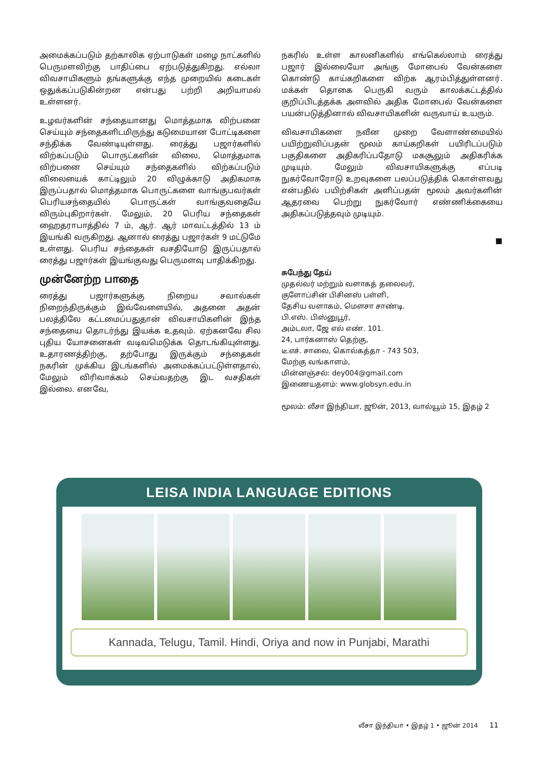அமைக்கப்படும் தற்காலிக ஏற்பாடுகள் மழை நாட்களில் பெருமளவிற்கு பாதிப்பை ஏற்படுத்துகிறது. எல்லா விவசாயிகளும் தங்களுக்கு எந்த முறையில் கடைகள் ஒதுக்கப்படுகின்றன என்பது பற்றி அறியாமல் உள்ளனர்.
உழவர்களின் சந்தையானது மொத்தமாக விற்பனை செய்யும் சந்தைகளிடமிருந்து கடுமையான போட்டிகளை சந்திக்க வேண்டியுள்ளது. ரைத்து பஜார்களில் விற்கப்படும் பொருட்களின் விலை, மொத்தமாக விற்பனை செய்யும் சந்தைகளில் விற்கப்படும் விலையைக் காட்டிலும் 20 விழுக்காடு அதிகமாக இருப்பதால் மொத்தமாக பொருட்களை வாங்குபவர்கள் பெரியசந்தையில் பொருட்கள் வாங்குவதையே விரும்புகிறார்கள். மேலும், 20 பெரிய சந்தைகள் ஹைதராபாத்தில் 7 ம், ஆர். ஆர் மாவட்டத்தில் 13 ம் இயங்கி வருகிறது. ஆனால் ரைத்து பஜார்கள் 9 மட்டுமே உள்ளது. பெரிய சந்தைகள் வசதியோடு இருப்பதால் ரைத்து பஜார்கள் இயங்குவது பெருமளவு பாதிக்கிறது.
முன்னேற்ற பாதை
ரைத்து பஜார்களுக்கு நிறைய சவால்கள் நிறைந்திருக்கும் இவ்வேளையில், அதனை அதன் பலத்திலே கட்டமைப்பதுதான் விவசாயிகளின் இந்த சந்தையை தொடர்ந்து இயக்க உதவும். ஏற்கனவே சில புதிய யோசனைகள் வடிவமெடுக்க தொடங்கியுள்ளது. உதாரணத்திற்கு, தற்போது இருக்கும் சந்தைகள் நகரின் முக்கிய இடங்களில் அமைக்கப்பட்டுள்ளதால், மேலும் விரிவாக்கம் செய்வதற்கு இட வசதிகள் இல்லை. எனவே,
நகரில் உள்ள காலனிகளில் எங்கெல்லாம் ரைத்து பஜார் இல்லையோ அங்கு மோபைல் வேன்களை கொண்டு காய்கறிகளை விற்க ஆரம்பித்துள்ளனர். மக்கள் தொகை பெருகி வரும் காலக்கட்டத்தில் குறிப்பிடத்தக்க அளவில் அதிக மோபைல் வேன்களை பயன்படுத்தினால் விவசாயிகளின் வருவாய் உயரும்.
விவசாயிகளை நவீன முறை வேளாண்மையில் பயிற்றுவிப்பதன் மூலம் காய்கறிகள் பயிரிடப்படும் பகுதிகளை அதிகரிப்பதோடு மகசூலும் அதிகரிக்க முடியும். மேலும் விவசாயிகளுக்கு எப்படி நுகர்வோரோடு உறவுகளை பலப்படுத்திக் கொள்ளவது என்பதில் பயிற்சிகள் அளிப்பதன் மூலம் அவர்களின் ஆதரவை பெற்று நுகர்வோர் எண்ணிக்கையை அதிகப்படுத்தவும் முடியும்.
■
சுபேந்து தேய்
முதல்வர் மற்றும் வளாகத் தலைவர்,
குளோப்சின் பிசினஸ் பள்ளி,
தேசிய வளாகம், மௌசா சாண்டி.
பி.எஸ். பிஸ்னுபூர்,
அம்டலா, ஜே எல் எண். 101.
24, பார்கனாஸ் தெற்கு,
டீ.எச். சாலை, கொல்கத்தா - 743 503,
மேற்கு வங்காளம்,
மின்னஞ்சல்: dey004@gmail.com
இணையதளம்: www.globsyn.edu.in
மூலம்: லீசா இந்தியா, ஜூன், 2013, வால்யூம் 15, இதழ் 2
LEISA INDIA LANGUAGE EDITIONS
Kannada, Telugu, Tamil. Hindi, Oriya and now in Punjabi, Marathi
லீசா இந்தியா • இதழ் 1 • ஜூன் 2014 11